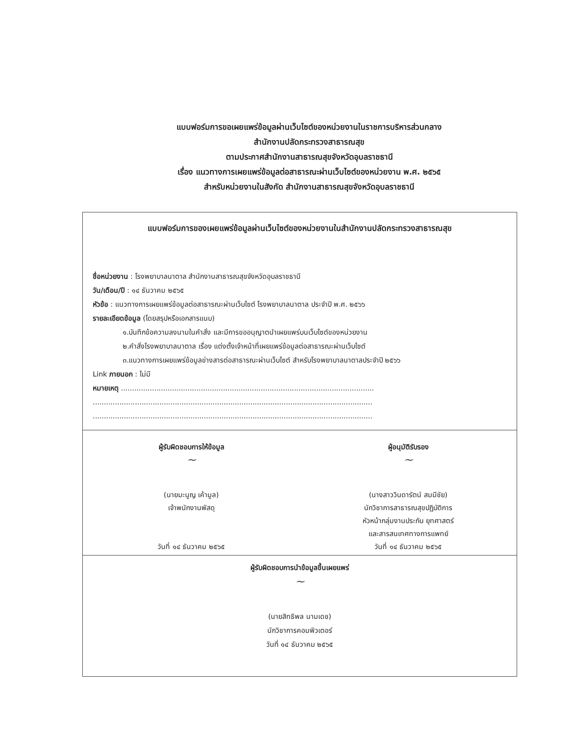แบบฟอร์มการขอเผยแพร่ข้อมูลผ่านเว็บไซต์ของหน่วยงานในราชการบริหารส่วนกลาง
สำนักงานปลัดกระทรวงสาธารณสุข
ตามประกาศสำนักงานสาธารณสุขจังหวัดอุบลราชธานี
เรื่อง แนวทางการเผยแพร่ข้อมูลต่อสาธารณะผ่านเว็บไซต์ของหน่วยงาน พ.ศ. ๒๕๖๕
สำหรับหน่วยงานในสังกัด สำนักงานสาธารณสุขจังหวัดอุบลราชธานี
แบบฟอร์มการของเผยแพร่ข้อมูลผ่านเว็บไซต์ของหน่วยงานในสำนักงานปลัดกระทรวงสาธารณสุข
ชื่อหน่วยงาน : โรงพยาบาลนาตาล สำนักงานสาธารณสุขจังหวัดอุบลราชธานี
วัน/เดือน/ปี : ๑๔ ธันวาคม ๒๕๖๕
หัวข้อ : แนวทางการเผยแพร่ข้อมูลต่อสาธารณะผ่านเว็บไซต์ โรงพยาบาลนาตาล ประจำปี พ.ศ. ๒๕๖๖
รายละเอียดข้อมูล (โดยสรุปหรือเอกสารแนบ)
๑.บันทึกข้อความลงนามในคำสั่ง และมีการขออนุญาตนำเผยแพร่บนเว็บไซต์ของหน่วยงาน
๒.คำสั่งโรงพยาบาลนาตาล เรื่อง แต่งตั้งเจ้าหน้าที่เผยแพร่ข้อมูลต่อสาธารณะผ่านเว็บไซต์
๓.แนวทางการเผยแพร่ข้อมูลข่างสารต่อสาธารณะผ่านเว็บไซต์ สำหรับโรงพยาบาลนาตาลประจำปี ๒๕๖๖
Link ภายนอก : ไม่มี
หมายเหตุ ..................................................................................................................
..............................................................................................................................
..............................................................................................................................
ผู้รับผิดชอบการให้ข้อมูล
~
(นายมะนูญ เค้ามูล)
เจ้าพนักงานพัสดุ
วันที่ ๑๔ ธันวาคม ๒๕๖๕
ผู้อนุมัติรับรอง
~
(นางสาววินดารัตน์ สมมีชัย)
นักวิชาการสาธารณสุขปฏิบัติการ
หัวหน้ากลุ่มงานประกัน ยุทศาสตร์
และสารสนเทศทางการแพทย์
วันที่ ๑๔ ธันวาคม ๒๕๖๕
ผู้รับผิดชอบการนำข้อมูลขึ้นเผยแพร่
~
(นายสิทธิพล นามเดช)
นักวิชาการคอมพิวเตอร์
วันที่ ๑๔ ธันวาคม ๒๕๖๕